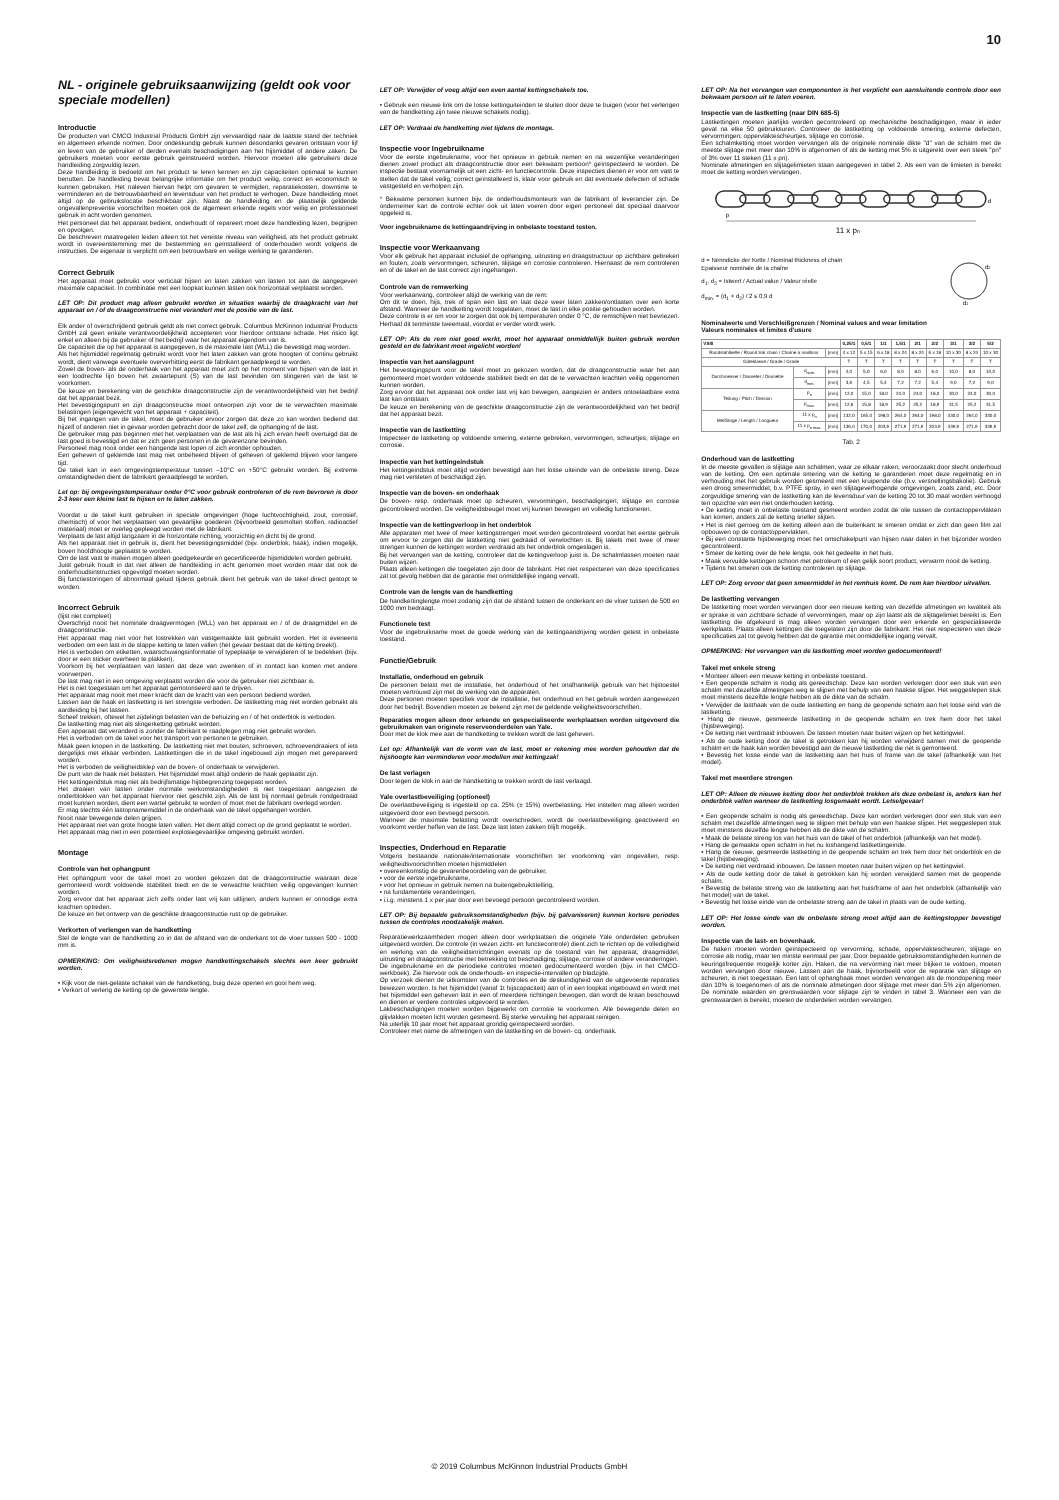10
NL - originele gebruiksaanwijzing (geldt ook voor speciale modellen)
Introductie
De producten van CMCO Industrial Products GmbH zijn vervaardigd naar de laatste stand der techniek en algemeen erkende normen. Door ondeskundig gebruik kunnen desondanks gevaren ontstaan voor lijf en leven van de gebruiker of derden evenals beschadigingen aan het hijsmiddel of andere zaken. De gebruikers moeten voor eerste gebruik geïnstrueerd worden. Hiervoor moeten alle gebruikers deze handleiding zorgvuldig lezen.
Deze handleiding is bedoeld om het product te leren kennen en zijn capaciteiten optimaal te kunnen benutten. De handleiding bevat belangrijke informatie om het product veilig, correct en economisch te kunnen gebruiken. Het naleven hiervan helpt om gevaren te vermijden, reparatiekosten, downtime te verminderen en de betrouwbaarheid en levensduur van het product te verhogen. Deze handleiding moet altijd op de gebruikslocatie beschikbaar zijn. Naast de handleiding en de plaatselijk geldende ongevallenpreventie voorschriften moeten ook de algemeen erkende regels voor veilig en professioneel gebruik in acht worden genomen.
Het personeel dat het apparaat bedient, onderhoudt of repareert moet deze handleiding lezen, begrijpen en opvolgen.
De beschreven maatregelen leiden alleen tot het vereiste niveau van veiligheid, als het product gebruikt wordt in overeenstemming met de bestemming en geïnstalleerd of onderhouden wordt volgens de instructies. De eigenaar is verplicht om een betrouwbare en veilige werking te garanderen.
Correct Gebruik
Het apparaat moet gebruikt voor verticaal hijsen en laten zakken van lasten tot aan de aangegeven maximale capaciteit. In combinatie met een loopkat kunnen lasten ook horizontaal verplaatst worden.
LET OP: Dit product mag alleen gebruikt worden in situaties waarbij de draagkracht van het apparaat en / of de draagconstructie niet verandert met de positie van de last.
Elk ander of overschrijdend gebruik geldt als niet correct gebruik. Columbus McKinnon Industrial Products GmbH zal geen enkele verantwoordelijkheid accepteren voor hierdoor ontstane schade. Het risico ligt enkel en alleen bij de gebruiker of het bedrijf waar het apparaat eigendom van is.
De capaciteit die op het apparaat is aangegeven, is de maximale last (WLL) die bevestigd mag worden.
Als het hijsmiddel regelmatig gebruikt wordt voor het laten zakken van grote hoogten of continu gebruikt wordt, dient vanwege eventuele oververhitting eerst de fabrikant geraadpleegd te worden.
Zowel de boven- als de onderhaak van het apparaat moet zich op het moment van hijsen van de last in een loodrechte lijn boven het zwaartepunt (S) van de last bevinden om slingeren van de last te voorkomen.
De keuze en berekening van de geschikte draagconstructie zijn de verantwoordelijkheid van het bedrijf dat het apparaat bezit.
Het bevestigingspunt en zijn draagconstructie moet ontworpen zijn voor de te verwachten maximale belastingen (eigengewicht van het apparaat + capaciteit).
Bij het ingangen van de takel, moet de gebruiker ervoor zorgen dat deze zo kan worden bediend dat hijzelf of anderen niet in gevaar worden gebracht door de takel zelf, de ophanging of de last.
De gebruiker mag pas beginnen met het verplaatsen van de last als hij zich ervan heeft overtuigd dat de last goed is bevestigd en dat er zich geen personen in de gevarenzone bevinden.
Personeel mag nooit onder een hangende last lopen of zich eronder ophouden.
Een geheven of geklemde last mag niet onbeheerd blijven of geheven of geklemd blijven voor langere tijd.
De takel kan in een omgevingstemperatuur tussen –10°C en +50°C gebruikt worden. Bij extreme omstandigheden dient de fabrikant geraadpleegd te worden.
Let op: bij omgevingstemperatuur onder 0°C voor gebruik controleren of de rem bevroren is door 2-3 keer een kleine last te hijsen en te laten zakken.
Voordat u de takel kunt gebruiken in speciale omgevingen (hoge luchtvochtigheid, zout, corrosief, chemisch) of voor het verplaatsen van gevaarlijke goederen (bijvoorbeeld gesmolten stoffen, radioactief materiaal) moet er overleg gepleegd worden met de fabrikant.
Verplaats de last altijd langzaam in de horizontale richting, voorzichtig en dicht bij de grond.
Als het apparaat niet in gebruik is, dient het bevestigingsmiddel (bijv. onderblok, haak), indien mogelijk, boven hoofdhoogte geplaatst te worden.
Om de last vast te maken mogen alleen goedgekeurde en gecertificeerde hijsmiddelen worden gebruikt.
Juist gebruik houdt in dat niet alleen de handleiding in acht genomen moet worden maar dat ook de onderhoudsinstructies opgevolgd moeten worden.
Bij functiestoringen of abnormaal geluid tijdens gebruik dient het gebruik van de takel direct gestopt te worden.
Incorrect Gebruik
(lijst niet compleet)
Overschrijd nooit het nominale draagvermogen (WLL) van het apparaat en / of de draagmiddel en de draagconstructie.
Het apparaat mag niet voor het lostrekken van vastgemaakte last gebruikt worden. Het is eveneens verboden om een last in de slappe ketting te laten vallen (het gevaar bestaat dat de ketting breekt).
Het is verboden om etiketten, waarschuwingsinformatie of typeplaatje te verwijderen of te bedekken (bijv. door er een sticker overheen te plakken).
Voorkom bij het verplaatsen van lasten dat deze van zwenken of in contact kan komen met andere voorwerpen.
De last mag niet in een omgeving verplaatst worden die voor de gebruiker niet zichtbaar is.
Het is niet toegestaan om het apparaat gemotoriseerd aan te drijven.
Het apparaat mag nooit met meer kracht dan de kracht van een persoon bediend worden.
Lassen aan de haak en lastketting is ten strengste verboden. De lastketting mag niet worden gebruikt als aardleiding bij het lassen.
Scheef trekken, oftewel het zijdelings belasten van de behuizing en / of het onderblok is verboden.
De lastketting mag niet als slingerketting gebruikt worden.
Een apparaat dat veranderd is zonder de fabrikant te raadplegen mag niet gebruikt worden.
Het is verboden om de takel voor het transport van personen te gebruiken.
Maak geen knopen in de lastketting. De lastketting niet met bouten, schroeven, schroevendraaiers of iets dergelijks met elkaar verbinden. Lastkettingen die in de takel ingebouwd zijn mogen niet gerepareerd worden.
Het is verboden de veiligheidsklep van de boven- of onderhaak te verwijderen.
De punt van de haak niet belasten. Het hijsmiddel moet altijd onderin de haak geplaatst zijn.
Het kettingeindstuk mag niet als bedrijfsmatige hijsbegrenzing toegepast worden.
Het draaien van lasten onder normale werkomstandigheden is niet toegestaan aangezien de onderblokken van het apparaat hiervoor niet geschikt zijn. Als de last bij normaal gebruik rondgedraaid moet kunnen worden, dient een wartel gebruikt te worden of moet met de fabrikant overlegd worden.
Er mag slechts één lastopnamemiddel in de onderhaak van de takel opgehangen worden.
Nooit naar bewegende delen grijpen.
Het apparaat niet van grote hoogte laten vallen. Het dient altijd correct op de grond geplaatst te worden.
Het apparaat mag niet in een potentieel explosiegevaarlijke omgeving gebruikt worden.
Montage
Controle van het ophangpunt
Het ophangpunt voor de takel moet zo worden gekozen dat de draagconstructie waaraan deze gemonteerd wordt voldoende stabiliteit biedt en de te verwachte krachten veilig opgevangen kunnen worden.
Zorg ervoor dat het apparaat zich zelfs onder last vrij kan uitlijnen, anders kunnen er onnodige extra krachten optreden.
De keuze en het ontwerp van de geschikte draagconstructie rust op de gebruiker.
Verkorten of verlengen van de handketting
Stel de lengte van de handketting zo in dat de afstand van de onderkant tot de vloer tussen 500 - 1000 mm is.
OPMERKING: Om veiligheidsredenen mogen handkettingschakels slechts een keer gebruikt worden.
• Kijk voor de niet-gelaste schakel van de handketting, buig deze openen en gooi hem weg.
• Verkort of verleng de ketting op de gewenste lengte.
LET OP: Verwijder of voeg altijd een even aantal kettingschakels toe.
• Gebruik een nieuwe link om de losse kettinguiteinden te sluiten door deze te buigen (voor het verlengen van de handketting zijn twee nieuwe schakels nodig).
LET OP: Verdraai de handketting niet tijdens de montage.
Inspectie voor Ingebruikname
Voor de eerste ingebruikname, voor het opnieuw in gebruik nemen en na wezenlijke veranderingen dienen zowel product als draagconstructie door een bekwaam persoon* geïnspecteerd te worden. De inspectie bestaat voornamelijk uit een zicht- en functiecontrole. Deze inspecties dienen er voor om vast te stellen dat de takel veilig, correct geïnstalleerd is, klaar voor gebruik en dat eventuele defecten of schade vastgesteld en verholpen zijn.
* Bekwame personen kunnen bijv. de onderhoudsmonteurs van de fabrikant of leverancier zijn. De ondernemer kan de controle echter ook uit laten voeren door eigen personeel dat speciaal daarvoor opgeleid is.
Voor ingebruikname de kettingaandrijving in onbelaste toestand testen.
Inspectie voor Werkaanvang
Voor elk gebruik het apparaat inclusief de ophanging, uitrusting en draagstructuur op zichtbare gebreken en fouten, zoals vervormingen, scheuren, slijtage en corrosie controleren. Hiernaast de rem controleren en of de takel en de last correct zijn ingehangen.
Controle van de remwerking
Voor werkaanvang, controleer altijd de werking van de rem:
Om dit te doen, hijs, trek of span een last en laat deze weer laten zakken/ontlasten over een korte afstand. Wanneer de handketting wordt losgelaten, moet de last in elke positie gehouden worden.
Deze controle is er om voor te zorgen dat ook bij temperaturen onder 0 °C, de remschijven niet bevriezen. Herhaal dit tenminste tweemaal, voordat er verder wordt werk.
LET OP: Als de rem niet goed werkt, moet het apparaat onmiddellijk buiten gebruik worden gesteld en de fabrikant moet ingelicht worden!
Inspectie van het aanslagpunt
Het bevestigingspunt voor de takel moet zo gekozen worden, dat de draagconstructie waar het aan gemonteerd moet worden voldoende stabiliteit biedt en dat de te verwachten krachten veilig opgenomen kunnen worden.
Zorg ervoor dat het apparaat ook onder last vrij kan bewegen, aangezien er anders ontoelaatbare extra last kan ontstaan.
De keuze en berekening van de geschikte draagconstructie zijn de verantwoordelijkheid van het bedrijf dat het apparaat bezit.
Inspectie van de lastketting
Inspecteer de lastketting op voldoende smering, externe gebreken, vervormingen, scheurtjes, slijtage en corrosie.
Inspectie van het kettingeindstuk
Het kettingeindstuk moet altijd worden bevestigd aan het losse uiteinde van de onbelaste streng. Deze mag niet versleten of beschadigd zijn.
Inspectie van de boven- en onderhaak
De boven- resp. onderhaak moet op scheuren, vervormingen, beschadigingen, slijtage en corrosie gecontroleerd worden. De veiligheidsbeugel moet vrij kunnen bewegen en volledig functioneren.
Inspectie van de kettingverloop in het onderblok
Alle apparaten met twee of meer kettingstrengen moet worden gecontroleerd voordat het eerste gebruik om ervoor te zorgen dat de lastketting niet gedraaid of verwlochten is. Bij takels met twee of meer strengen kunnen de kettingen worden verdraaid als het onderblok omgeslagen is.
Bij het vervangen van de ketting, controleer dat de kettingverloop juist is. De schalmlassen moeten naar buiten wijzen.
Plaats alleen kettingen die toegelaten zijn door de fabrikant. Het niet respecteren van deze specificaties zal tot gevolg hebben dat de garantie met onmiddellijke ingang vervalt.
Controle van de lengte van de handketting
De handkettinglengte moet zodanig zijn dat de afstand tussen de onderkant en de vloer tussen de 500 en 1000 mm bedraagt.
Functionele test
Voor de ingebruikname moet de goede werking van de kettingaandrijving worden getest in onbelaste toestand.
Functie/Gebruik
Installatie, onderhoud en gebruik
De personen belast met de installatie, het onderhoud of het onafhankelijk gebruik van het hijstoestel moeten vertrouwd zijn met de werking van de apparaten.
Deze personen moeten specifiek voor de installatie, het onderhoud en het gebruik worden aangewezen door het bedrijf. Bovendien moeten ze bekend zijn met de geldende veiligheidsvoorschriften.
Reparaties mogen alleen door erkende en gespecialiseerde werkplaatsen worden uitgevoerd die gebruikmaken van originele reserveonderdelen van Yale.
Door met de klok mee aan de handketting te trekken wordt de last geheven.
Let op: Afhankelijk van de vorm van de last, moet er rekening mee worden gehouden dat de hijshoogte kan verminderen voor modellen met kettingzak!
De last verlagen
Door tegen de klok in aan de handketting te trekken wordt de last verlaagd.
Yale overlastbeveiliging (optioneel)
De overlastbeveiliging is ingesteld op ca. 25% (± 15%) overbelasting. Het instellen mag alleen worden uitgevoerd door een bevoegd persoon.
Wanneer de maximale belasting wordt overschreden, wordt de overlastbeveiliging geactiveerd en voorkomt verder heffen van de last. Deze last laten zakken blijft mogelijk.
Inspecties, Onderhoud en Reparatie
Volgens bestaande nationale/internationale voorschriften ter voorkoming van ongevallen, resp. veiligheidsvoorschriften moeten hijsmiddelen
• overeenkomstig de gevarenbeoordeling van de gebruiker,
• voor de eerste ingebruikname,
• voor het opnieuw in gebruik nemen na buitengebruikstelling,
• na fundamentele veranderingen,
• i.i.g. minstens 1 x per jaar door een bevoegd persoon gecontroleerd worden.
LET OP: Bij bepaalde gebruiksomstandigheden (bijv. bij galvaniseren) kunnen kortere periodes tussen de controles noodzakelijk maken.
Reparatiewerkzaamheden mogen alleen door werkplaatsen die originele Yale onderdelen gebruiken uitgevoerd worden. De controle (in wezen zicht- en functiecontrole) dient zich te richten op de volledigheid en werking van de veiligheidsinrichtingen evenals op de toestand van het apparaat, draagmiddel, uitrusting en draagconstructie met betrekking tot beschadiging, slijtage, corrosie of andere veranderingen.
De ingebruikname en de periodieke controles moeten gedocumenteerd worden (bijv. in het CMCO-werkboek). Zie hiervoor ook de onderhouds- en inspectie-intervallen op bladzijde.
Op verzoek dienen de uitkomsten van de controles en de deskundigheid van de uitgevoerde reparaties bewezen worden. Is het hijsmiddel (vanaf 1t hijscapaciteit) aan of in een loopkat ingebouwd en wordt met het hijsmiddel een geheven last in een of meerdere richtingen bewogen, dan wordt de kraan beschouwd en dienen er verdere controles uitgevoerd te worden.
Lakbeschadigingen moeten worden bijgewerkt om corrosie te voorkomen. Alle bewegende delen en glijvlakken moeten licht worden gesmeerd. Bij sterke vervuiling het apparaat reinigen.
Na uiterlijk 10 jaar moet het apparaat grondig geïnspecteerd worden.
Controleer met name de afmetingen van de lastketting en de boven- cq. onderhaak.
LET OP: Na het vervangen van componenten is het verplicht een aansluitende controle door een bekwaam persoon uit te laten voeren.
Inspectie van de lastketting (naar DIN 685-5)
Lastkettingen moeten jaarlijks worden gecontroleerd op mechanische beschadigingen, maar in ieder geval na elke 50 gebruiksuren. Controleer de lastketting op voldoende smering, externe defecten, vervormingen, oppervlaktescheurtjes, slijtage en corrosie.
Een schalmketting moet worden vervangen als de originele nominale dikte "d" van de schalm met de meeste slijtage met meer dan 10% is afgenomen of als de ketting met 5% is uitgerekt over een steek "pn" of 3% over 11 steken (11 x pn).
Nominale afmetingen en slijtagelimieten staan aangegeven in tabel 2. Als een van de limieten is bereikt moet de ketting worden vervangen.
11 x pn
p
d
d = Nenndicke der Kette / Nominal thickness of chain
Epaisseur nominale de la chaîne
d<sub>1</sub>, d<sub>2</sub> = Istwert / Actual value / Valeur réelle
d<sub>min.</sub> = (d<sub>1</sub> + d<sub>2</sub>) / 2 ≤ 0,9 d
d2
d1
Nominalwerte und Verschleißgrenzen / Nominal values and wear limitation
Valeurs nominales et limites d'usure
| VSIII | | | 0,25/1 | 0,5/1 | 1/1 | 1,5/1 | 2/1 | 2/2 | 3/1 | 3/2 | 5/2 |
| --- | --- | --- | --- | --- | --- | --- | --- | --- | --- | --- | --- |
| Rundstahlkette / Round link chain / Chaîne à maillons | | [mm] | 4 x 12 | 5 x 15 | 6 x 18 | 8 x 24 | 8 x 24 | 6 x 18 | 10 x 30 | 8 x 24 | 10 x 30 |
| Güteklasse / Grade / Grade | | | T | T | T | T | T | T | T | T | T |
| Durchmesser / Diameter / Diamètre | d<sub>nom.</sub> | [mm] | 4,0 | 5,0 | 6,0 | 8,0 | 8,0 | 6,0 | 10,0 | 8,0 | 10,0 |
| | d<sub>min.</sub> | [mm] | 3,6 | 4,5 | 5,4 | 7,2 | 7,2 | 5,4 | 9,0 | 7,2 | 9,0 |
| Teilung / Pitch / Division | p<sub>n</sub> | [mm] | 12,0 | 15,0 | 18,0 | 24,0 | 24,0 | 18,0 | 30,0 | 24,0 | 30,0 |
| | p<sub>max.</sub> | [mm] | 12,6 | 15,8 | 18,9 | 25,2 | 25,2 | 18,9 | 31,5 | 25,2 | 31,5 |
| Meßlänge / Length / Longueur | 11 x p<sub>n</sub> | [mm] | 132,0 | 165,0 | 198,0 | 264,0 | 264,0 | 198,0 | 330,0 | 264,0 | 330,0 |
| | 11 x p<sub>n max.</sub> | [mm] | 136,0 | 170,0 | 203,9 | 271,9 | 271,9 | 203,9 | 339,9 | 271,9 | 339,9 |
Tab. 2
Onderhoud van de lastketting
In de meeste gevallen is slijtage aan schalmen, waar ze elkaar raken, veroorzaakt door slecht onderhoud van de ketting. Om een optimale smering van de ketting te garanderen moet deze regelmatig en in verhouding met het gebruik worden gesmeerd met een kruipende olie (b.v. versnellingsbakolie). Gebruik een droog smeermiddel, b.v. PTFE spray, in een slijtageverhogende omgevingen, zoals zand, etc. Door zorgvuldige smering van de lastketting kan de levensduur van de ketting 20 tot 30 maal worden verhoogd ten opzichte van een niet onderhouden ketting.
• De ketting moet in onbelaste toestand gesmeerd worden zodat de olie tussen de contactoppervlakten kan komen, anders zal de ketting sneller slijten.
• Het is niet genoeg om de ketting alleen aan de buitenkant te smeren omdat er zich dan geen film zal opbouwen op de contactoppervlakten.
• Bij een constante hijsbeweging moet het omschakelpunt van hijsen naar dalen in het bijzonder worden gecontroleerd.
• Smeer de ketting over de hele lengte, ook het gedeelte in het huis.
• Maak vervuilde kettingen schoon met petroleum of een gelijk soort product, verwarm nooit de ketting.
• Tijdens het smeren ook de ketting controleren op slijtage.
LET OP: Zorg ervoor dat geen smeermiddel in het remhuis komt. De rem kan hierdoor uitvallen.
De lastketting vervangen
De lastketting moet worden vervangen door een nieuwe ketting van dezelfde afmetingen en kwaliteit als er sprake is van zichtbare schade of vervormingen, maar op zijn laatst als de slijtagelimiet bereikt is. Een lastketting die afgekeurd is mag alleen worden vervangen door een erkende en gespecialiseerde werkplaats. Plaats alleen kettingen die toegelaten zijn door de fabrikant. Het niet respecteren van deze specificaties zal tot gevolg hebben dat de garantie met onmiddellijke ingang vervalt.
OPMERKING: Het vervangen van de lastketting moet worden gedocumenteerd!
Takel met enkele streng
• Monteer alleen een nieuwe ketting in onbelaste toestand.
• Een geopende schalm is nodig als gereedschap. Deze kan worden verkregen door een stuk van een schalm met dezelfde afmetingen weg te slijpen met behulp van een haakse slijper. Het weggeslepen stuk moet minstens dezelfde lengte hebben als de dikte van de schalm.
• Verwijder de lasthaak van de oude lastketting en hang de geopende schalm aan het losse eind van de lastketting.
• Hang de nieuwe, gesmeerde lastketting in de geopende schalm en trek hem door het takel (hijsbeweging).
• De ketting niet verdraaid inbouwen. De lassen moeten naar buiten wijzen op het kettingwiel.
• Als de oude ketting door de takel is getrokken kan hij worden verwijderd samen met de geopende schalm en de haak kan worden bevestigd aan de nieuwe lastketting die net is gemonteerd.
• Bevestig het losse einde van de lastketting aan het huis of frame van de takel (afhankelijk van het model).
Takel met meerdere strengen
LET OP: Alleen de nieuwe ketting door het onderblok trekken als deze onbelast is, anders kan het onderblok vallen wanneer de lastketting losgemaakt wordt. Letselgevaar!
• Een geopende schalm is nodig als gereedschap. Deze kan worden verkregen door een stuk van een schalm met dezelfde afmetingen weg te slijpen met behulp van een haakse slijper. Het weggeslepen stuk moet minstens dezelfde lengte hebben als de dikte van de schalm.
• Maak de belaste streng los van het huis van de takel of het onderblok (afhankelijk van het model).
• Hang de gemaakte open schalm in het nu loshangend lastkettingeinde.
• Hang de nieuwe, gesmeerde lastketting in de geopende schalm en trek hem door het onderblok en de takel (hijsbeweging).
• De ketting niet verdraaid inbouwen. De lassen moeten naar buiten wijzen op het kettingwiel.
• Als de oude ketting door de takel is getrokken kan hij worden verwijderd samen met de geopende schalm.
• Bevestig de belaste streng van de lastketting aan het huis/frame of aan het onderblok (afhankelijk van het model) van de takel.
• Bevestig het losse einde van de onbelaste streng aan de takel in plaats van de oude ketting.
LET OP: Het losse einde van de onbelaste streng moet altijd aan de kettingstopper bevestigd worden.
Inspectie van de last- en bovenhaak.
De haken moeten worden geïnspecteerd op vervorming, schade, oppervlaktescheuren, slijtage en corrosie als nodig, maar ten minste eenmaal per jaar. Door bepaalde gebruiksomstandigheden kunnen de keuringsfrequentie mogelijk korter zijn. Haken, die na vervorming niet meer blijken te voldoen, moeten worden vervangen door nieuwe. Lassen aan de haak, bijvoorbeeld voor de reparatie van slijtage en scheuren, is niet toegestaan. Een last of ophanghaak moet worden vervangen als de mondopening meer dan 10% is toegenomen of als de nominale afmetingen door slijtage met meer dan 5% zijn afgenomen. De nominale waarden en grenswaarden voor slijtage zijn te vinden in tabel 3. Wanneer een van de grenswaarden is bereikt, moeten de onderdelen worden vervangen.
© 2019 Columbus McKinnon Industrial Products GmbH